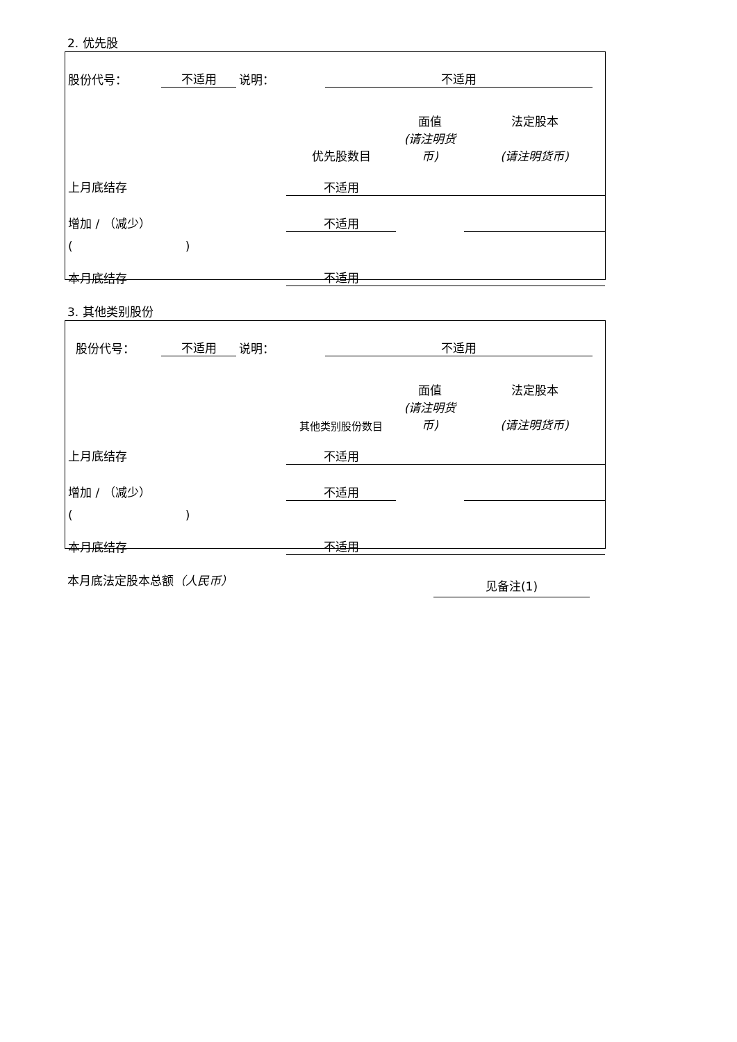2. 优先股
| 股份代号： | 不适用 | 说明： | 不适用 | |
| | | 面值 | 法定股本 |
| | 优先股数目 | (请注明货币) | (请注明货币) |
| 上月底结存 | 不适用 | | |
| 增加 / （减少） | 不适用 | | |
| ( ) | | | |
| 本月底结存 | 不适用 | | |
3. 其他类别股份
| 股份代号： | 不适用 | 说明： | 不适用 | |
| | | 面值 | 法定股本 |
| | 其他类别股份数目 | (请注明货币) | (请注明货币) |
| 上月底结存 | 不适用 | | |
| 增加 / （减少） | 不适用 | | |
| ( ) | | | |
| 本月底结存 | 不适用 | | |
本月底法定股本总额（人民币）
见备注(1)